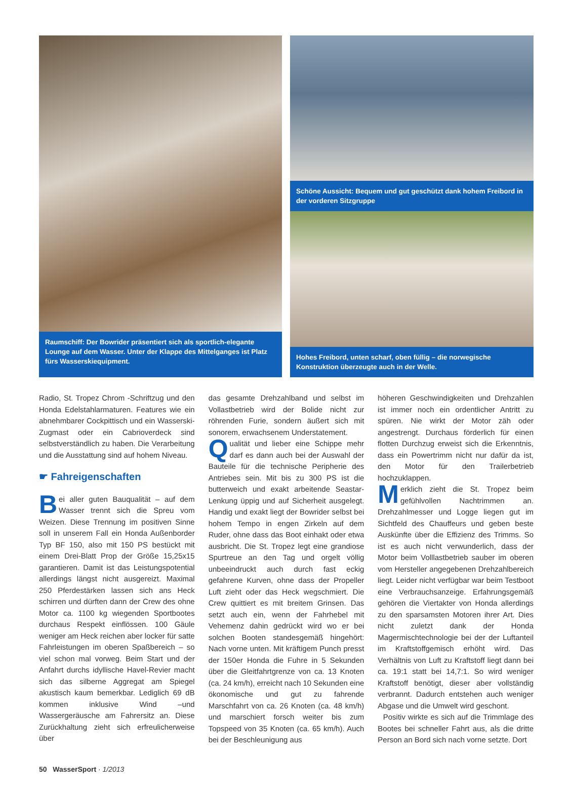Raumschiff: Der Bowrider präsentiert sich als sportlich-elegante Lounge auf dem Wasser. Unter der Klappe des Mittelganges ist Platz fürs Wasserskiequipment.
Schöne Aussicht: Bequem und gut geschützt dank hohem Freibord in der vorderen Sitzgruppe
Hohes Freibord, unten scharf, oben füllig – die norwegische Konstruktion überzeugte auch in der Welle.
Radio, St. Tropez Chrom -Schriftzug und den Honda Edelstahlarmaturen. Features wie ein abnehmbarer Cockpittisch und ein Wasserski-Zugmast oder ein Cabrioverdeck sind selbstverständlich zu haben. Die Verarbeitung und die Ausstattung sind auf hohem Niveau.
☛ Fahreigenschaften
Bei aller guten Bauqualität – auf dem Wasser trennt sich die Spreu vom Weizen. Diese Trennung im positiven Sinne soll in unserem Fall ein Honda Außenborder Typ BF 150, also mit 150 PS bestückt mit einem Drei-Blatt Prop der Größe 15,25x15 garantieren. Damit ist das Leistungspotential allerdings längst nicht ausgereizt. Maximal 250 Pferdestärken lassen sich ans Heck schirren und dürften dann der Crew des ohne Motor ca. 1100 kg wiegenden Sportbootes durchaus Respekt einflössen. 100 Gäule weniger am Heck reichen aber locker für satte Fahrleistungen im oberen Spaßbereich – so viel schon mal vorweg. Beim Start und der Anfahrt durchs idyllische Havel-Revier macht sich das silberne Aggregat am Spiegel akustisch kaum bemerkbar. Lediglich 69 dB kommen inklusive Wind –und Wassergeräusche am Fahrersitz an. Diese Zurückhaltung zieht sich erfreulicherweise über
das gesamte Drehzahlband und selbst im Vollastbetrieb wird der Bolide nicht zur röhrenden Furie, sondern äußert sich mit sonorem, erwachsenem Understatement.
Qualität und lieber eine Schippe mehr darf es dann auch bei der Auswahl der Bauteile für die technische Peripherie des Antriebes sein. Mit bis zu 300 PS ist die butterweich und exakt arbeitende Seastar-Lenkung üppig und auf Sicherheit ausgelegt. Handig und exakt liegt der Bowrider selbst bei hohem Tempo in engen Zirkeln auf dem Ruder, ohne dass das Boot einhakt oder etwa ausbricht. Die St. Tropez legt eine grandiose Spurtreue an den Tag und orgelt völlig unbeeindruckt auch durch fast eckig gefahrene Kurven, ohne dass der Propeller Luft zieht oder das Heck wegschmiert. Die Crew quittiert es mit breitem Grinsen. Das setzt auch ein, wenn der Fahrhebel mit Vehemenz dahin gedrückt wird wo er bei solchen Booten standesgemäß hingehört: Nach vorne unten. Mit kräftigem Punch presst der 150er Honda die Fuhre in 5 Sekunden über die Gleitfahrtgrenze von ca. 13 Knoten (ca. 24 km/h), erreicht nach 10 Sekunden eine ökonomische und gut zu fahrende Marschfahrt von ca. 26 Knoten (ca. 48 km/h) und marschiert forsch weiter bis zum Topspeed von 35 Knoten (ca. 65 km/h). Auch bei der Beschleunigung aus
höheren Geschwindigkeiten und Drehzahlen ist immer noch ein ordentlicher Antritt zu spüren. Nie wirkt der Motor zäh oder angestrengt. Durchaus förderlich für einen flotten Durchzug erweist sich die Erkenntnis, dass ein Powertrimm nicht nur dafür da ist, den Motor für den Trailerbetrieb hochzuklappen.
Merklich zieht die St. Tropez beim gefühlvollen Nachtrimmen an. Drehzahlmesser und Logge liegen gut im Sichtfeld des Chauffeurs und geben beste Auskünfte über die Effizienz des Trimms. So ist es auch nicht verwunderlich, dass der Motor beim Volllastbetrieb sauber im oberen vom Hersteller angegebenen Drehzahlbereich liegt. Leider nicht verfügbar war beim Testboot eine Verbrauchsanzeige. Erfahrungsgemäß gehören die Viertakter von Honda allerdings zu den sparsamsten Motoren ihrer Art. Dies nicht zuletzt dank der Honda Magermischtechnologie bei der der Luftanteil im Kraftstoffgemisch erhöht wird. Das Verhältnis von Luft zu Kraftstoff liegt dann bei ca. 19:1 statt bei 14,7:1. So wird weniger Kraftstoff benötigt, dieser aber vollständig verbrannt. Dadurch entstehen auch weniger Abgase und die Umwelt wird geschont.
Positiv wirkte es sich auf die Trimmlage des Bootes bei schneller Fahrt aus, als die dritte Person an Bord sich nach vorne setzte. Dort
50 WasserSport · 1/2013